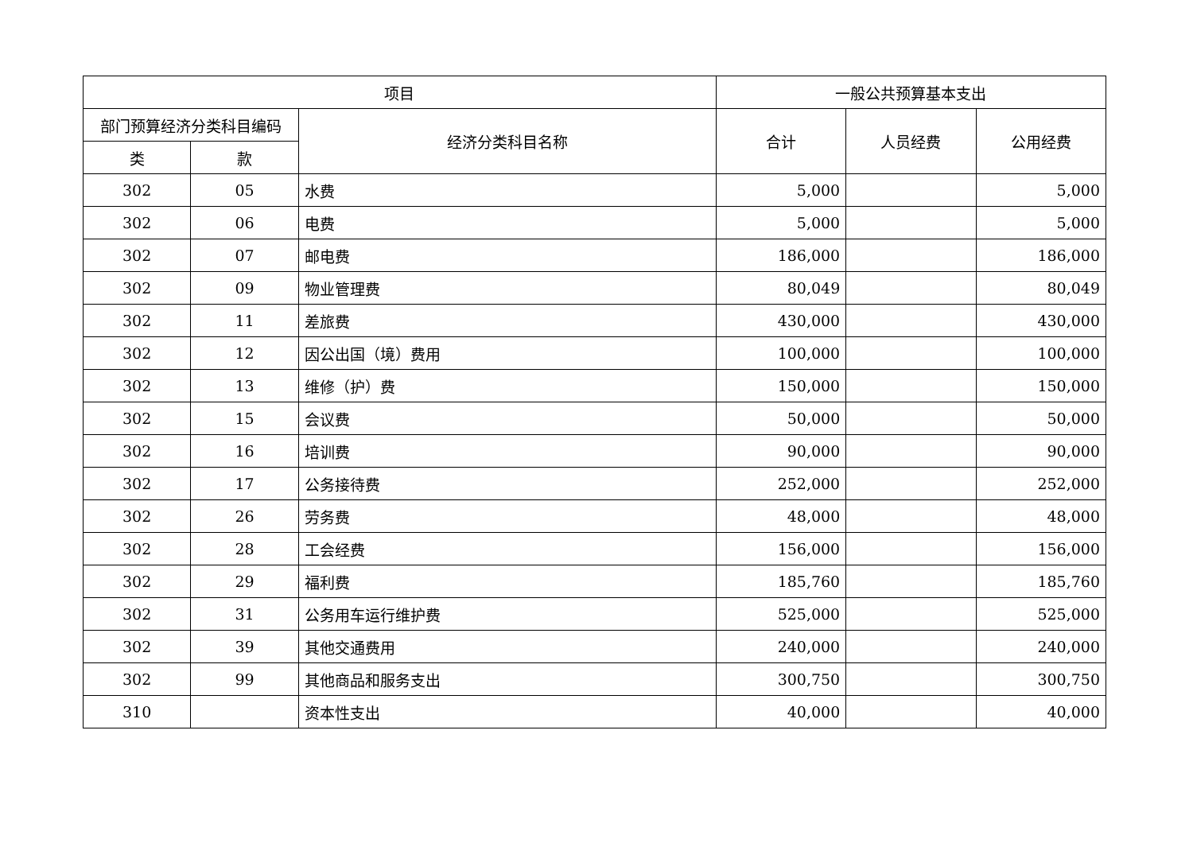| 项目 | | | 一般公共预算基本支出 | | |
| --- | --- | --- | --- | --- | --- |
| 部门预算经济分类科目编码 | | 经济分类科目名称 | 合计 | 人员经费 | 公用经费 |
| 类 | 款 | | | | |
| 302 | 05 | 水费 | 5,000 | | 5,000 |
| 302 | 06 | 电费 | 5,000 | | 5,000 |
| 302 | 07 | 邮电费 | 186,000 | | 186,000 |
| 302 | 09 | 物业管理费 | 80,049 | | 80,049 |
| 302 | 11 | 差旅费 | 430,000 | | 430,000 |
| 302 | 12 | 因公出国（境）费用 | 100,000 | | 100,000 |
| 302 | 13 | 维修（护）费 | 150,000 | | 150,000 |
| 302 | 15 | 会议费 | 50,000 | | 50,000 |
| 302 | 16 | 培训费 | 90,000 | | 90,000 |
| 302 | 17 | 公务接待费 | 252,000 | | 252,000 |
| 302 | 26 | 劳务费 | 48,000 | | 48,000 |
| 302 | 28 | 工会经费 | 156,000 | | 156,000 |
| 302 | 29 | 福利费 | 185,760 | | 185,760 |
| 302 | 31 | 公务用车运行维护费 | 525,000 | | 525,000 |
| 302 | 39 | 其他交通费用 | 240,000 | | 240,000 |
| 302 | 99 | 其他商品和服务支出 | 300,750 | | 300,750 |
| 310 | | 资本性支出 | 40,000 | | 40,000 |